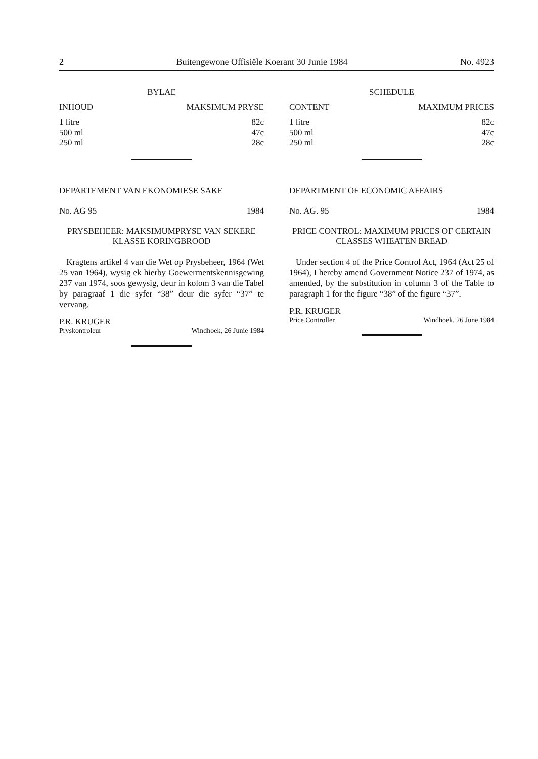2 Buitengewone Offisiële Koerant 30 Junie 1984 No. 4923
BYLAE
| INHOUD | MAKSIMUM PRYSE |
| --- | --- |
| 1 litre 500 ml 250 ml | 82c 47c 28c |
DEPARTEMENT VAN EKONOMIESE SAKE
No. AG 95 1984
PRYSBEHEER: MAKSIMUMPRYSE VAN SEKERE KLASSE KORINGBROOD
Kragtens artikel 4 van die Wet op Prysbeheer, 1964 (Wet 25 van 1964), wysig ek hierby Goewermentskennisgewing 237 van 1974, soos gewysig, deur in kolom 3 van die Tabel by paragraaf 1 die syfer “38” deur die syfer “37” te vervang.
P.R. KRUGER
Pryskontroleur Windhoek, 26 Junie 1984
SCHEDULE
| CONTENT | MAXIMUM PRICES |
| --- | --- |
| 1 litre 500 ml 250 ml | 82c 47c 28c |
DEPARTMENT OF ECONOMIC AFFAIRS
No. AG. 95 1984
PRICE CONTROL: MAXIMUM PRICES OF CERTAIN CLASSES WHEATEN BREAD
Under section 4 of the Price Control Act, 1964 (Act 25 of 1964), I hereby amend Government Notice 237 of 1974, as amended, by the substitution in column 3 of the Table to paragraph 1 for the figure “38” of the figure “37”.
P.R. KRUGER
Price Controller Windhoek, 26 June 1984